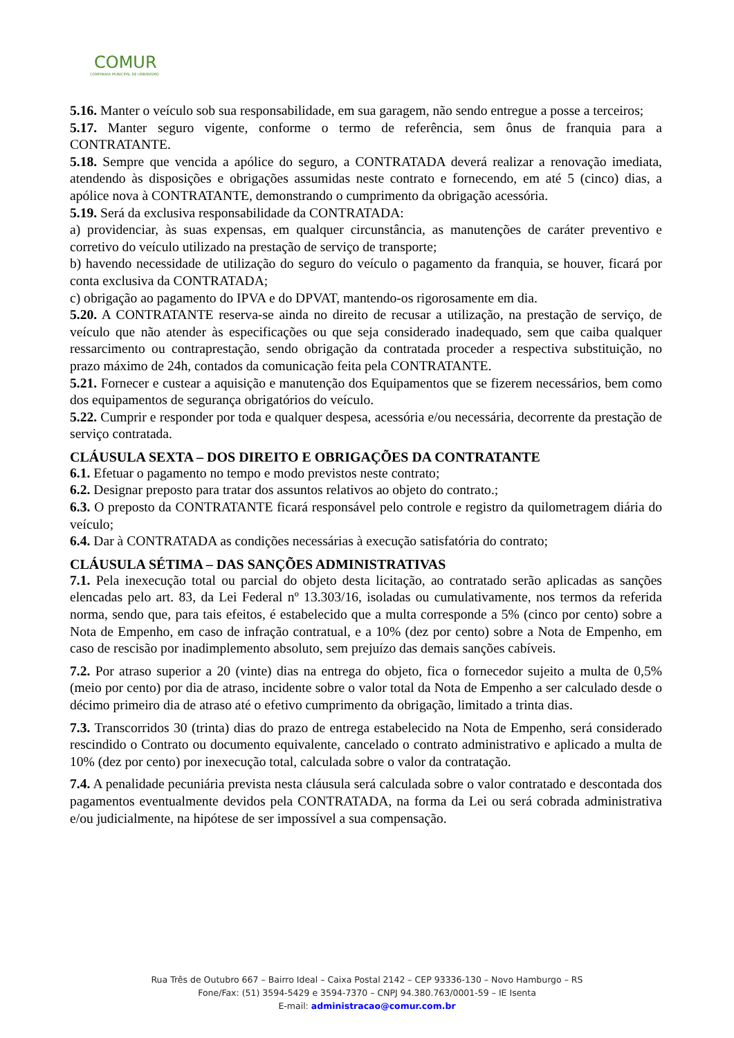COMUR
COMPANHIA MUNICIPAL DE URBANISMO
5.16. Manter o veículo sob sua responsabilidade, em sua garagem, não sendo entregue a posse a terceiros;
5.17. Manter seguro vigente, conforme o termo de referência, sem ônus de franquia para a CONTRATANTE.
5.18. Sempre que vencida a apólice do seguro, a CONTRATADA deverá realizar a renovação imediata, atendendo às disposições e obrigações assumidas neste contrato e fornecendo, em até 5 (cinco) dias, a apólice nova à CONTRATANTE, demonstrando o cumprimento da obrigação acessória.
5.19. Será da exclusiva responsabilidade da CONTRATADA:
a) providenciar, às suas expensas, em qualquer circunstância, as manutenções de caráter preventivo e corretivo do veículo utilizado na prestação de serviço de transporte;
b) havendo necessidade de utilização do seguro do veículo o pagamento da franquia, se houver, ficará por conta exclusiva da CONTRATADA;
c) obrigação ao pagamento do IPVA e do DPVAT, mantendo-os rigorosamente em dia.
5.20. A CONTRATANTE reserva-se ainda no direito de recusar a utilização, na prestação de serviço, de veículo que não atender às especificações ou que seja considerado inadequado, sem que caiba qualquer ressarcimento ou contraprestação, sendo obrigação da contratada proceder a respectiva substituição, no prazo máximo de 24h, contados da comunicação feita pela CONTRATANTE.
5.21. Fornecer e custear a aquisição e manutenção dos Equipamentos que se fizerem necessários, bem como dos equipamentos de segurança obrigatórios do veículo.
5.22. Cumprir e responder por toda e qualquer despesa, acessória e/ou necessária, decorrente da prestação de serviço contratada.
CLÁUSULA SEXTA – DOS DIREITO E OBRIGAÇÕES DA CONTRATANTE
6.1. Efetuar o pagamento no tempo e modo previstos neste contrato;
6.2. Designar preposto para tratar dos assuntos relativos ao objeto do contrato.;
6.3. O preposto da CONTRATANTE ficará responsável pelo controle e registro da quilometragem diária do veículo;
6.4. Dar à CONTRATADA as condições necessárias à execução satisfatória do contrato;
CLÁUSULA SÉTIMA – DAS SANÇÕES ADMINISTRATIVAS
7.1. Pela inexecução total ou parcial do objeto desta licitação, ao contratado serão aplicadas as sanções elencadas pelo art. 83, da Lei Federal nº 13.303/16, isoladas ou cumulativamente, nos termos da referida norma, sendo que, para tais efeitos, é estabelecido que a multa corresponde a 5% (cinco por cento) sobre a Nota de Empenho, em caso de infração contratual, e a 10% (dez por cento) sobre a Nota de Empenho, em caso de rescisão por inadimplemento absoluto, sem prejuízo das demais sanções cabíveis.
7.2. Por atraso superior a 20 (vinte) dias na entrega do objeto, fica o fornecedor sujeito a multa de 0,5% (meio por cento) por dia de atraso, incidente sobre o valor total da Nota de Empenho a ser calculado desde o décimo primeiro dia de atraso até o efetivo cumprimento da obrigação, limitado a trinta dias.
7.3. Transcorridos 30 (trinta) dias do prazo de entrega estabelecido na Nota de Empenho, será considerado rescindido o Contrato ou documento equivalente, cancelado o contrato administrativo e aplicado a multa de 10% (dez por cento) por inexecução total, calculada sobre o valor da contratação.
7.4. A penalidade pecuniária prevista nesta cláusula será calculada sobre o valor contratado e descontada dos pagamentos eventualmente devidos pela CONTRATADA, na forma da Lei ou será cobrada administrativa e/ou judicialmente, na hipótese de ser impossível a sua compensação.
Rua Três de Outubro 667 – Bairro Ideal – Caixa Postal 2142 – CEP 93336-130 – Novo Hamburgo – RS
Fone/Fax: (51) 3594-5429 e 3594-7370 – CNPJ 94.380.763/0001-59 – IE Isenta
E-mail: administracao@comur.com.br